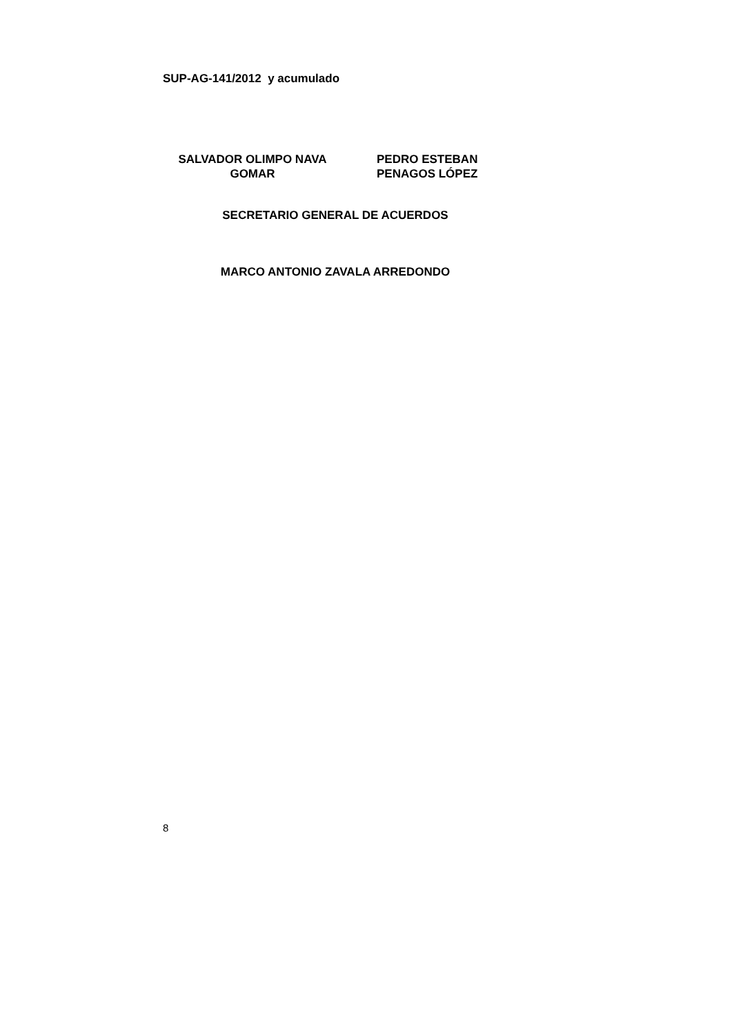SUP-AG-141/2012 y acumulado
SALVADOR OLIMPO NAVA
GOMAR
PEDRO ESTEBAN
PENAGOS LÓPEZ
SECRETARIO GENERAL DE ACUERDOS
MARCO ANTONIO ZAVALA ARREDONDO
8